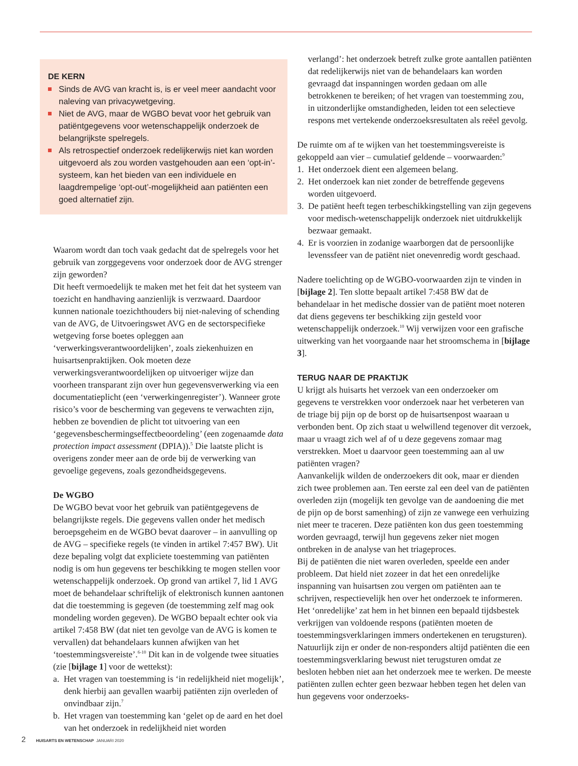DE KERN
Sinds de AVG van kracht is, is er veel meer aandacht voor naleving van privacywetgeving.
Niet de AVG, maar de WGBO bevat voor het gebruik van patiëntgegevens voor wetenschappelijk onderzoek de belangrijkste spelregels.
Als retrospectief onderzoek redelijkerwijs niet kan worden uitgevoerd als zou worden vastgehouden aan een ‘opt-in’-systeem, kan het bieden van een individuele en laagdrempelige ‘opt-out’-mogelijkheid aan patiënten een goed alternatief zijn.
Waarom wordt dan toch vaak gedacht dat de spelregels voor het gebruik van zorggegevens voor onderzoek door de AVG strenger zijn geworden?
Dit heeft vermoedelijk te maken met het feit dat het systeem van toezicht en handhaving aanzienlijk is verzwaard. Daardoor kunnen nationale toezichthouders bij niet-naleving of schending van de AVG, de Uitvoeringswet AVG en de sectorspecifieke wetgeving forse boetes opleggen aan ‘verwerkingsverantwoordelijken’, zoals ziekenhuizen en huisartsenpraktijken. Ook moeten deze verwerkingsverantwoordelijken op uitvoeriger wijze dan voorheen transparant zijn over hun gegevensverwerking via een documentatieplicht (een ‘verwerkingenregister’). Wanneer grote risico’s voor de bescherming van gegevens te verwachten zijn, hebben ze bovendien de plicht tot uitvoering van een ‘gegevensbeschermingseffectbeoordeling’ (een zogenaamde data protection impact assessment (DPIA)).<sup>5</sup> Die laatste plicht is overigens zonder meer aan de orde bij de verwerking van gevoelige gegevens, zoals gezondheidsgegevens.
De WGBO
De WGBO bevat voor het gebruik van patiëntgegevens de belangrijkste regels. Die gegevens vallen onder het medisch beroepsgeheim en de WGBO bevat daarover – in aanvulling op de AVG – specifieke regels (te vinden in artikel 7:457 BW). Uit deze bepaling volgt dat expliciete toestemming van patiënten nodig is om hun gegevens ter beschikking te mogen stellen voor wetenschappelijk onderzoek. Op grond van artikel 7, lid 1 AVG moet de behandelaar schriftelijk of elektronisch kunnen aantonen dat die toestemming is gegeven (de toestemming zelf mag ook mondeling worden gegeven). De WGBO bepaalt echter ook via artikel 7:458 BW (dat niet ten gevolge van de AVG is komen te vervallen) dat behandelaars kunnen afwijken van het ‘toestemmingsvereiste’.<sup>6-10</sup> Dit kan in de volgende twee situaties (zie [bijlage 1] voor de wettekst):
a. Het vragen van toestemming is ‘in redelijkheid niet mogelijk’, denk hierbij aan gevallen waarbij patiënten zijn overleden of onvindbaar zijn.<sup>7</sup>
b. Het vragen van toestemming kan ‘gelet op de aard en het doel van het onderzoek in redelijkheid niet worden
verlangd’: het onderzoek betreft zulke grote aantallen patiënten dat redelijkerwijs niet van de behandelaars kan worden gevraagd dat inspanningen worden gedaan om alle betrokkenen te bereiken; of het vragen van toestemming zou, in uitzonderlijke omstandigheden, leiden tot een selectieve respons met vertekende onderzoeksresultaten als reëel gevolg.
De ruimte om af te wijken van het toestemmingsvereiste is gekoppeld aan vier – cumulatief geldende – voorwaarden:<sup>9</sup>
1. Het onderzoek dient een algemeen belang.
2. Het onderzoek kan niet zonder de betreffende gegevens worden uitgevoerd.
3. De patiënt heeft tegen terbeschikkingstelling van zijn gegevens voor medisch-wetenschappelijk onderzoek niet uitdrukkelijk bezwaar gemaakt.
4. Er is voorzien in zodanige waarborgen dat de persoonlijke levenssfeer van de patiënt niet onevenredig wordt geschaad.
Nadere toelichting op de WGBO-voorwaarden zijn te vinden in [bijlage 2]. Ten slotte bepaalt artikel 7:458 BW dat de behandelaar in het medische dossier van de patiënt moet noteren dat diens gegevens ter beschikking zijn gesteld voor wetenschappelijk onderzoek.<sup>10</sup> Wij verwijzen voor een grafische uitwerking van het voorgaande naar het stroomschema in [bijlage 3].
TERUG NAAR DE PRAKTIJK
U krijgt als huisarts het verzoek van een onderzoeker om gegevens te verstrekken voor onderzoek naar het verbeteren van de triage bij pijn op de borst op de huisartsenpost waaraan u verbonden bent. Op zich staat u welwillend tegenover dit verzoek, maar u vraagt zich wel af of u deze gegevens zomaar mag verstrekken. Moet u daarvoor geen toestemming aan al uw patiënten vragen?
Aanvankelijk wilden de onderzoekers dit ook, maar er dienden zich twee problemen aan. Ten eerste zal een deel van de patiënten overleden zijn (mogelijk ten gevolge van de aandoening die met de pijn op de borst samenhing) of zijn ze vanwege een verhuizing niet meer te traceren. Deze patiënten kon dus geen toestemming worden gevraagd, terwijl hun gegevens zeker niet mogen ontbreken in de analyse van het triageproces.
Bij de patiënten die niet waren overleden, speelde een ander probleem. Dat hield niet zozeer in dat het een onredelijke inspanning van huisartsen zou vergen om patiënten aan te schrijven, respectievelijk hen over het onderzoek te informeren. Het ‘onredelijke’ zat hem in het binnen een bepaald tijdsbestek verkrijgen van voldoende respons (patiënten moeten de toestemmingsverklaringen immers ondertekenen en terugsturen). Natuurlijk zijn er onder de non-responders altijd patiënten die een toestemmingsverklaring bewust niet terugsturen omdat ze besloten hebben niet aan het onderzoek mee te werken. De meeste patiënten zullen echter geen bezwaar hebben tegen het delen van hun gegevens voor onderzoeks-
2 HUISARTS EN WETENSCHAP JANUARI 2020